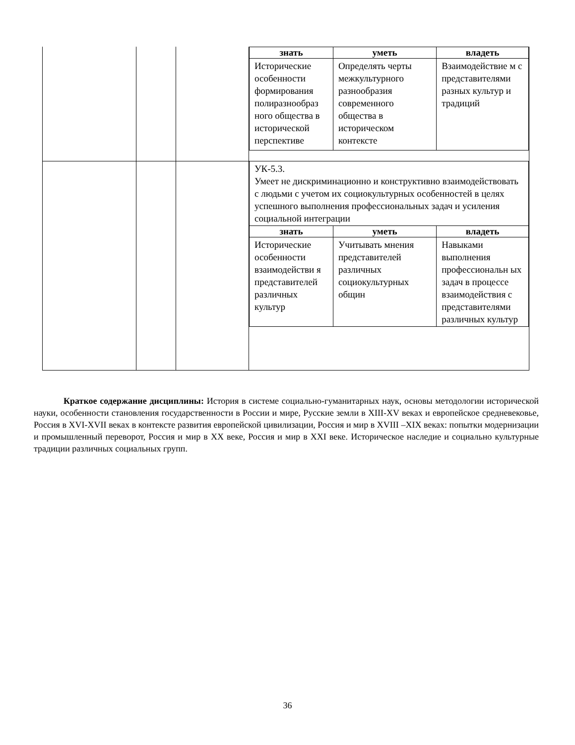| | | | / знать / уметь / владеть / / --- / --- / --- / / Исторические особенности формирования полиразнообраз ного общества в исторической перспективе / Определять черты межкультурного разнообразия современного общества в историческом контексте / Взаимодействие м с представителями разных культур и традиций / |
| | | | / УК-5.3. Умеет не дискриминационно и конструктивно взаимодействовать с людьми с учетом их социокультурных особенностей в целях успешного выполнения профессиональных задач и усиления социальной интеграции / / / / знать / уметь / владеть / / Исторические особенности взаимодействи я представителей различных культур / Учитывать мнения представителей различных социокультурных общин / Навыками выполнения профессиональн ых задач в процессе взаимодействия с представителями различных культур / |
Краткое содержание дисциплины: История в системе социально-гуманитарных наук, основы методологии исторической науки, особенности становления государственности в России и мире, Русские земли в XIII-XV веках и европейское средневековье, Россия в XVI-XVII веках в контексте развития европейской цивилизации, Россия и мир в XVIII –XIX веках: попытки модернизации и промышленный переворот, Россия и мир в XX веке, Россия и мир в XXI веке. Историческое наследие и социально культурные традиции различных социальных групп.
36